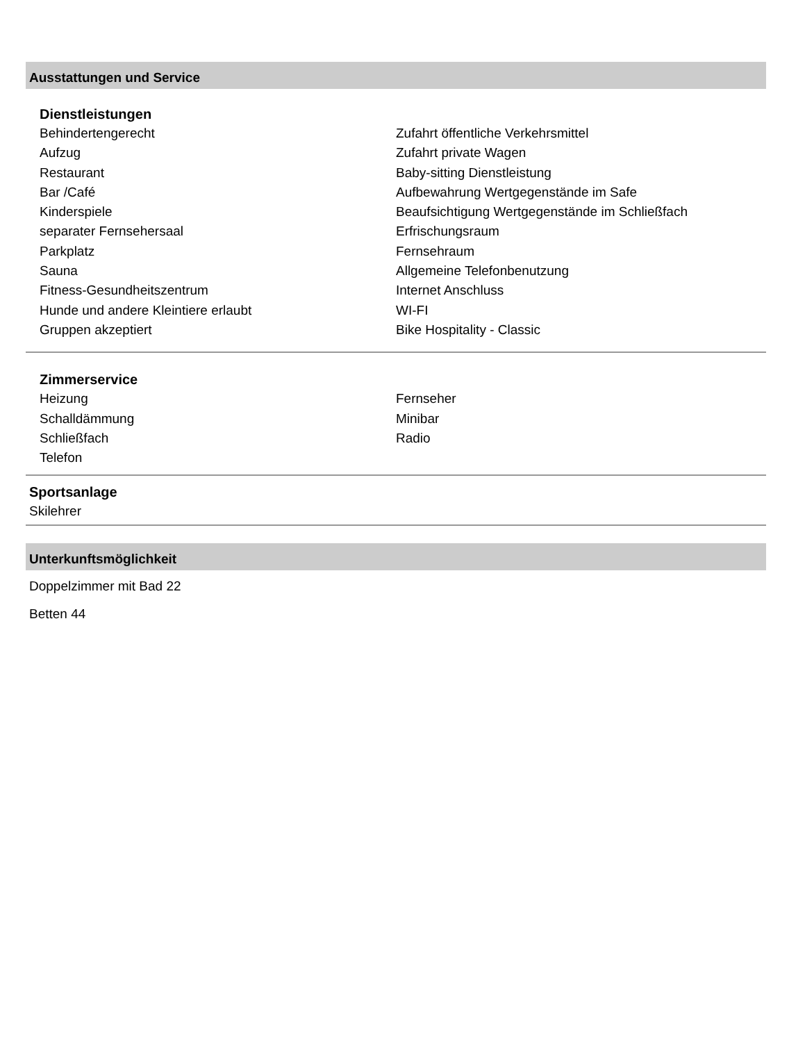Ausstattungen und Service
Dienstleistungen
| Behindertengerecht | Zufahrt öffentliche Verkehrsmittel |
| Aufzug | Zufahrt private Wagen |
| Restaurant | Baby-sitting Dienstleistung |
| Bar /Café | Aufbewahrung Wertgegenstände im Safe |
| Kinderspiele | Beaufsichtigung Wertgegenstände im Schließfach |
| separater Fernsehersaal | Erfrischungsraum |
| Parkplatz | Fernsehraum |
| Sauna | Allgemeine Telefonbenutzung |
| Fitness-Gesundheitszentrum | Internet Anschluss |
| Hunde und andere Kleintiere erlaubt | WI-FI |
| Gruppen akzeptiert | Bike Hospitality - Classic |
Zimmerservice
| Heizung | Fernseher |
| Schalldämmung | Minibar |
| Schließfach | Radio |
| Telefon | |
Sportsanlage
Skilehrer
Unterkunftsmöglichkeit
Doppelzimmer mit Bad 22
Betten 44